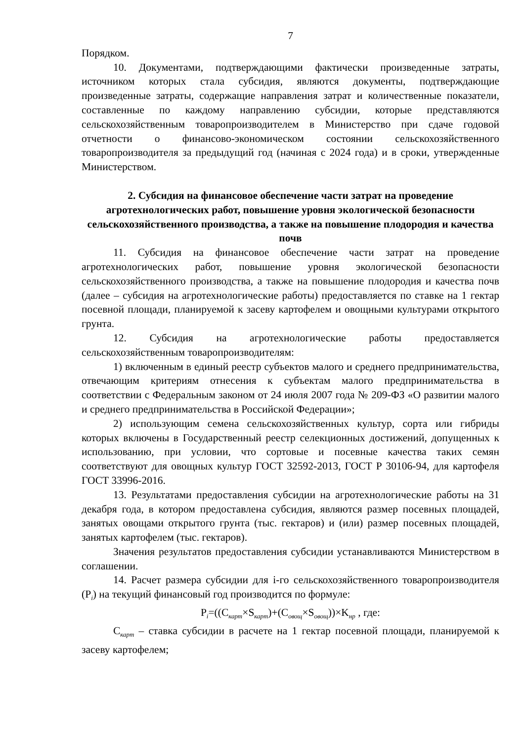7
Порядком.
10. Документами, подтверждающими фактически произведенные затраты, источником которых стала субсидия, являются документы, подтверждающие произведенные затраты, содержащие направления затрат и количественные показатели, составленные по каждому направлению субсидии, которые представляются сельскохозяйственным товаропроизводителем в Министерство при сдаче годовой отчетности о финансово-экономическом состоянии сельскохозяйственного товаропроизводителя за предыдущий год (начиная с 2024 года) и в сроки, утвержденные Министерством.
2. Субсидия на финансовое обеспечение части затрат на проведение агротехнологических работ, повышение уровня экологической безопасности сельскохозяйственного производства, а также на повышение плодородия и качества почв
11. Субсидия на финансовое обеспечение части затрат на проведение агротехнологических работ, повышение уровня экологической безопасности сельскохозяйственного производства, а также на повышение плодородия и качества почв (далее – субсидия на агротехнологические работы) предоставляется по ставке на 1 гектар посевной площади, планируемой к засеву картофелем и овощными культурами открытого грунта.
12. Субсидия на агротехнологические работы предоставляется сельскохозяйственным товаропроизводителям:
1) включенным в единый реестр субъектов малого и среднего предпринимательства, отвечающим критериям отнесения к субъектам малого предпринимательства в соответствии с Федеральным законом от 24 июля 2007 года № 209-ФЗ «О развитии малого и среднего предпринимательства в Российской Федерации»;
2) использующим семена сельскохозяйственных культур, сорта или гибриды которых включены в Государственный реестр селекционных достижений, допущенных к использованию, при условии, что сортовые и посевные качества таких семян соответствуют для овощных культур ГОСТ 32592-2013, ГОСТ Р 30106-94, для картофеля ГОСТ 33996-2016.
13. Результатами предоставления субсидии на агротехнологические работы на 31 декабря года, в котором предоставлена субсидия, являются размер посевных площадей, занятых овощами открытого грунта (тыс. гектаров) и (или) размер посевных площадей, занятых картофелем (тыс. гектаров).
Значения результатов предоставления субсидии устанавливаются Министерством в соглашении.
14. Расчет размера субсидии для i-го сельскохозяйственного товаропроизводителя (P<sub>i</sub>) на текущий финансовый год производится по формуле:
P<sub>i</sub>=((C<sub>карт</sub>×S<sub>карт</sub>)+(C<sub>овощ</sub>×S<sub>овощ</sub>))×K<sub>нр</sub> , где:
C<sub>карт</sub> – ставка субсидии в расчете на 1 гектар посевной площади, планируемой к засеву картофелем;